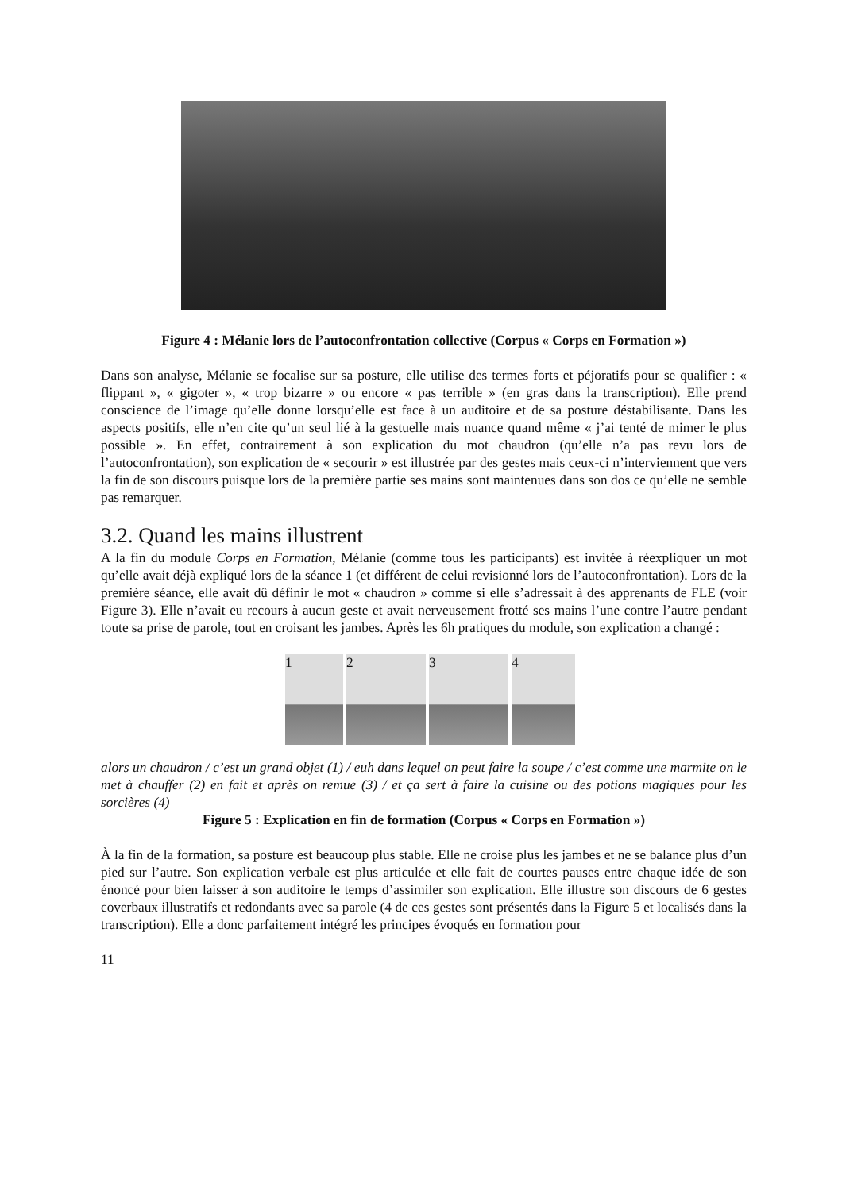Figure 4 : Mélanie lors de l’autoconfrontation collective (Corpus « Corps en Formation »)
Dans son analyse, Mélanie se focalise sur sa posture, elle utilise des termes forts et péjoratifs pour se qualifier : « flippant », « gigoter », « trop bizarre » ou encore « pas terrible » (en gras dans la transcription). Elle prend conscience de l’image qu’elle donne lorsqu’elle est face à un auditoire et de sa posture déstabilisante. Dans les aspects positifs, elle n’en cite qu’un seul lié à la gestuelle mais nuance quand même « j’ai tenté de mimer le plus possible ». En effet, contrairement à son explication du mot chaudron (qu’elle n’a pas revu lors de l’autoconfrontation), son explication de « secourir » est illustrée par des gestes mais ceux-ci n’interviennent que vers la fin de son discours puisque lors de la première partie ses mains sont maintenues dans son dos ce qu’elle ne semble pas remarquer.
3.2. Quand les mains illustrent
A la fin du module Corps en Formation, Mélanie (comme tous les participants) est invitée à réexpliquer un mot qu’elle avait déjà expliqué lors de la séance 1 (et différent de celui revisionné lors de l’autoconfrontation). Lors de la première séance, elle avait dû définir le mot « chaudron » comme si elle s’adressait à des apprenants de FLE (voir Figure 3). Elle n’avait eu recours à aucun geste et avait nerveusement frotté ses mains l’une contre l’autre pendant toute sa prise de parole, tout en croisant les jambes. Après les 6h pratiques du module, son explication a changé :
1 2 3 4
alors un chaudron / c’est un grand objet (1) / euh dans lequel on peut faire la soupe / c’est comme une marmite on le met à chauffer (2) en fait et après on remue (3) / et ça sert à faire la cuisine ou des potions magiques pour les sorcières (4)
Figure 5 : Explication en fin de formation (Corpus « Corps en Formation »)
À la fin de la formation, sa posture est beaucoup plus stable. Elle ne croise plus les jambes et ne se balance plus d’un pied sur l’autre. Son explication verbale est plus articulée et elle fait de courtes pauses entre chaque idée de son énoncé pour bien laisser à son auditoire le temps d’assimiler son explication. Elle illustre son discours de 6 gestes coverbaux illustratifs et redondants avec sa parole (4 de ces gestes sont présentés dans la Figure 5 et localisés dans la transcription). Elle a donc parfaitement intégré les principes évoqués en formation pour
11